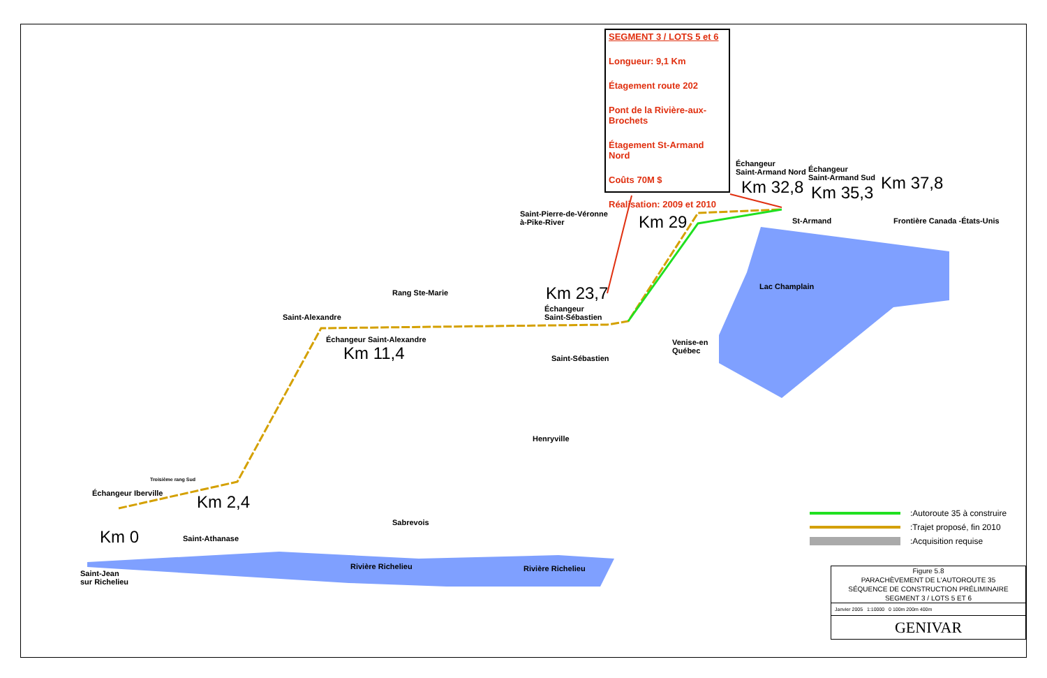SEGMENT 3 / LOTS 5 et 6
Longueur: 9,1 Km
Étagement route 202
Pont de la Rivière-aux-Brochets
Étagement St-Armand Nord
Coûts 70M $
Réalisation: 2009 et 2010
Échangeur
Saint-Armand Nord
Km 32,8
Échangeur
Saint-Armand Sud
Km 35,3 Km 37,8
Saint-Pierre-de-Véronne
à-Pike-River
Km 29 St-Armand Frontière Canada -États-Unis
Lac Champlain
Rang Ste-Marie Km 23,7
Échangeur
Saint-Sébastien
Saint-Alexandre
Échangeur Saint-Alexandre
Km 11,4
Venise-en
Québec
Saint-Sébastien
Henryville
Troisième rang Sud
Échangeur Iberville Km 2,4
Sabrevois
Km 0 Saint-Athanase
Rivière Richelieu Rivière Richelieu
Saint-Jean
sur Richelieu
:Autoroute 35 à construire
:Trajet proposé, fin 2010
:Acquisition requise
Figure 5.8
PARACHÈVEMENT DE L'AUTOROUTE 35
SÉQUENCE DE CONSTRUCTION PRÉLIMINAIRE
SEGMENT 3 / LOTS 5 ET 6
Janvier 2005 1:10000 0 100m 200m 400m
GENIVAR